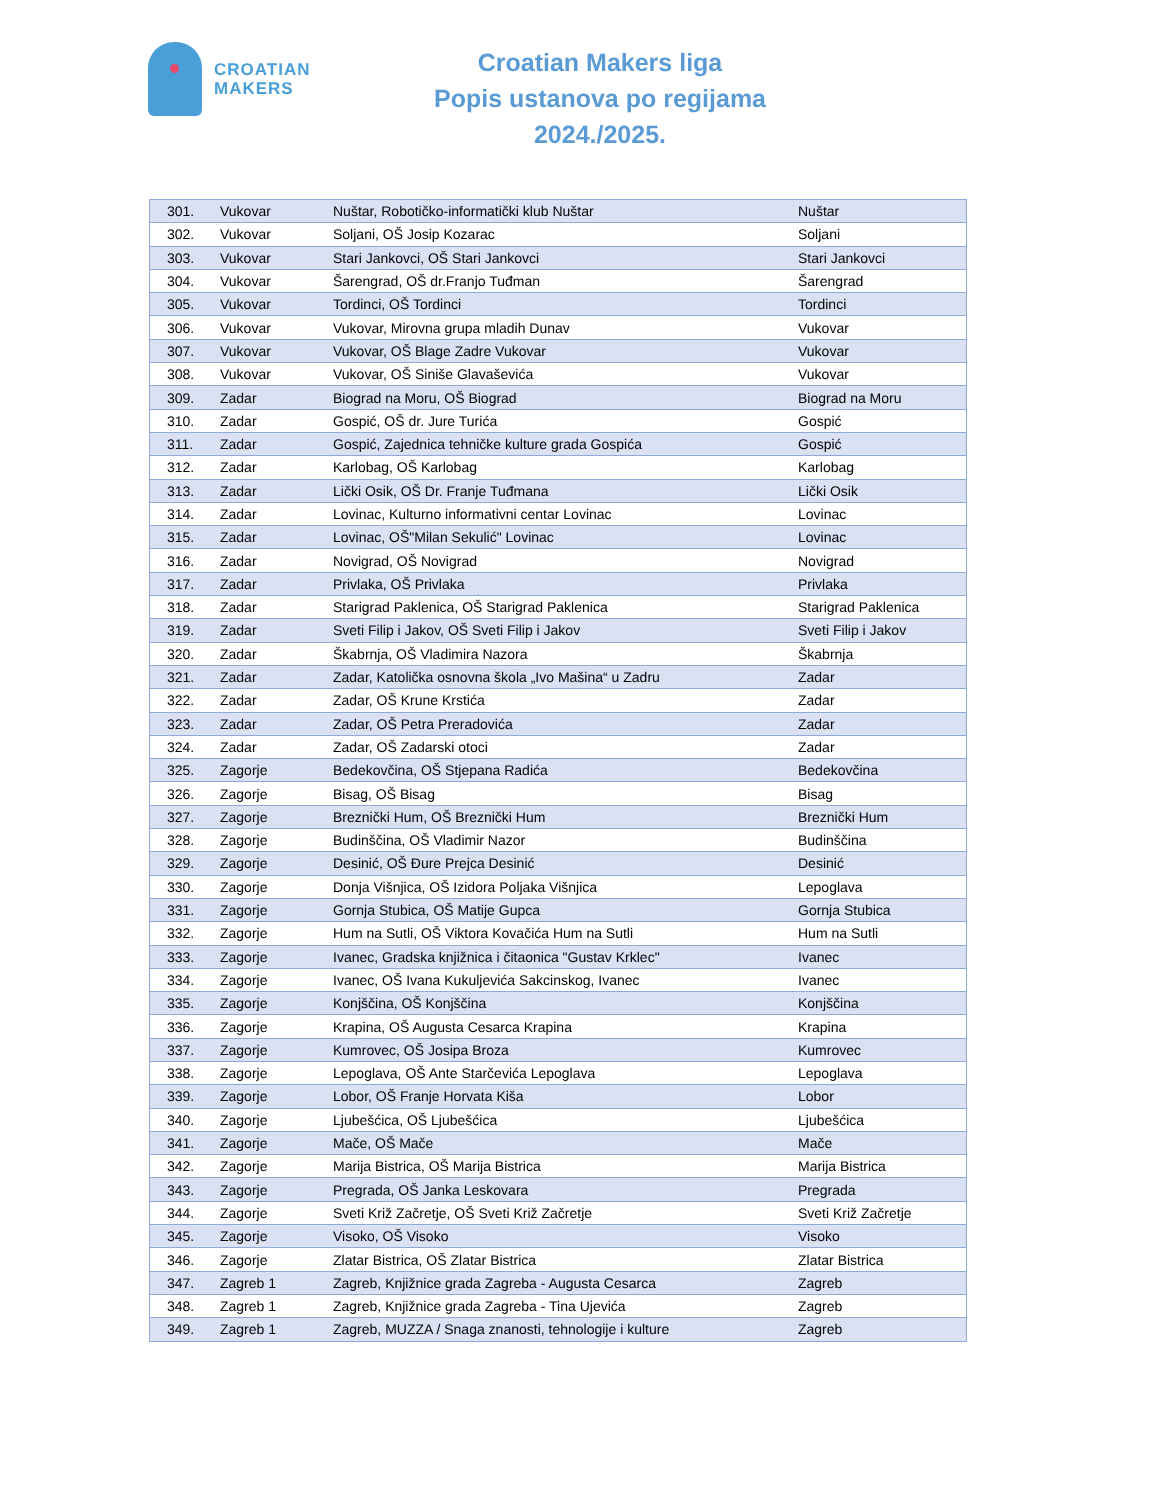CROATIAN
MAKERS
Croatian Makers liga
Popis ustanova po regijama
2024./2025.
| 301. | Vukovar | Nuštar, Robotičko-informatički klub Nuštar | Nuštar |
| 302. | Vukovar | Soljani, OŠ Josip Kozarac | Soljani |
| 303. | Vukovar | Stari Jankovci, OŠ Stari Jankovci | Stari Jankovci |
| 304. | Vukovar | Šarengrad, OŠ dr.Franjo Tuđman | Šarengrad |
| 305. | Vukovar | Tordinci, OŠ Tordinci | Tordinci |
| 306. | Vukovar | Vukovar, Mirovna grupa mladih Dunav | Vukovar |
| 307. | Vukovar | Vukovar, OŠ Blage Zadre Vukovar | Vukovar |
| 308. | Vukovar | Vukovar, OŠ Siniše Glavaševića | Vukovar |
| 309. | Zadar | Biograd na Moru, OŠ Biograd | Biograd na Moru |
| 310. | Zadar | Gospić, OŠ dr. Jure Turića | Gospić |
| 311. | Zadar | Gospić, Zajednica tehničke kulture grada Gospića | Gospić |
| 312. | Zadar | Karlobag, OŠ Karlobag | Karlobag |
| 313. | Zadar | Lički Osik, OŠ Dr. Franje Tuđmana | Lički Osik |
| 314. | Zadar | Lovinac, Kulturno informativni centar Lovinac | Lovinac |
| 315. | Zadar | Lovinac, OŠ"Milan Sekulić" Lovinac | Lovinac |
| 316. | Zadar | Novigrad, OŠ Novigrad | Novigrad |
| 317. | Zadar | Privlaka, OŠ Privlaka | Privlaka |
| 318. | Zadar | Starigrad Paklenica, OŠ Starigrad Paklenica | Starigrad Paklenica |
| 319. | Zadar | Sveti Filip i Jakov, OŠ Sveti Filip i Jakov | Sveti Filip i Jakov |
| 320. | Zadar | Škabrnja, OŠ Vladimira Nazora | Škabrnja |
| 321. | Zadar | Zadar, Katolička osnovna škola „Ivo Mašina“ u Zadru | Zadar |
| 322. | Zadar | Zadar, OŠ Krune Krstića | Zadar |
| 323. | Zadar | Zadar, OŠ Petra Preradovića | Zadar |
| 324. | Zadar | Zadar, OŠ Zadarski otoci | Zadar |
| 325. | Zagorje | Bedekovčina, OŠ Stjepana Radića | Bedekovčina |
| 326. | Zagorje | Bisag, OŠ Bisag | Bisag |
| 327. | Zagorje | Breznički Hum, OŠ Breznički Hum | Breznički Hum |
| 328. | Zagorje | Budinščina, OŠ Vladimir Nazor | Budinščina |
| 329. | Zagorje | Desinić, OŠ Đure Prejca Desinić | Desinić |
| 330. | Zagorje | Donja Višnjica, OŠ Izidora Poljaka Višnjica | Lepoglava |
| 331. | Zagorje | Gornja Stubica, OŠ Matije Gupca | Gornja Stubica |
| 332. | Zagorje | Hum na Sutli, OŠ Viktora Kovačića Hum na Sutli | Hum na Sutli |
| 333. | Zagorje | Ivanec, Gradska knjižnica i čitaonica "Gustav Krklec" | Ivanec |
| 334. | Zagorje | Ivanec, OŠ Ivana Kukuljevića Sakcinskog, Ivanec | Ivanec |
| 335. | Zagorje | Konjščina, OŠ Konjščina | Konjščina |
| 336. | Zagorje | Krapina, OŠ Augusta Cesarca Krapina | Krapina |
| 337. | Zagorje | Kumrovec, OŠ Josipa Broza | Kumrovec |
| 338. | Zagorje | Lepoglava, OŠ Ante Starčevića Lepoglava | Lepoglava |
| 339. | Zagorje | Lobor, OŠ Franje Horvata Kiša | Lobor |
| 340. | Zagorje | Ljubešćica, OŠ Ljubešćica | Ljubešćica |
| 341. | Zagorje | Mače, OŠ Mače | Mače |
| 342. | Zagorje | Marija Bistrica, OŠ Marija Bistrica | Marija Bistrica |
| 343. | Zagorje | Pregrada, OŠ Janka Leskovara | Pregrada |
| 344. | Zagorje | Sveti Križ Začretje, OŠ Sveti Križ Začretje | Sveti Križ Začretje |
| 345. | Zagorje | Visoko, OŠ Visoko | Visoko |
| 346. | Zagorje | Zlatar Bistrica, OŠ Zlatar Bistrica | Zlatar Bistrica |
| 347. | Zagreb 1 | Zagreb, Knjižnice grada Zagreba - Augusta Cesarca | Zagreb |
| 348. | Zagreb 1 | Zagreb, Knjižnice grada Zagreba - Tina Ujevića | Zagreb |
| 349. | Zagreb 1 | Zagreb, MUZZA / Snaga znanosti, tehnologije i kulture | Zagreb |